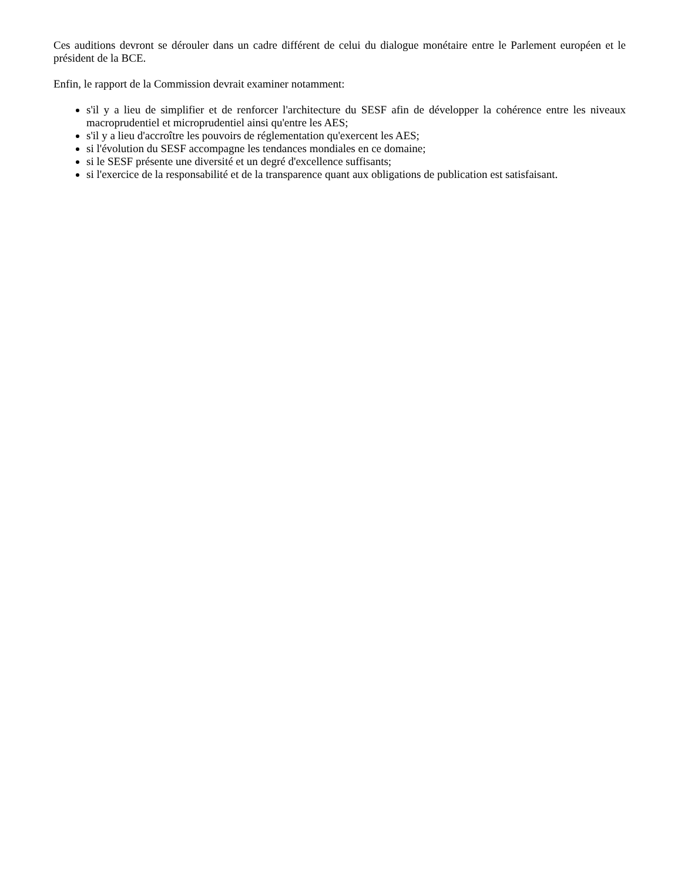Ces auditions devront se dérouler dans un cadre différent de celui du dialogue monétaire entre le Parlement européen et le président de la BCE.
Enfin, le rapport de la Commission devrait examiner notamment:
s'il y a lieu de simplifier et de renforcer l'architecture du SESF afin de développer la cohérence entre les niveaux macroprudentiel et microprudentiel ainsi qu'entre les AES;
s'il y a lieu d'accroître les pouvoirs de réglementation qu'exercent les AES;
si l'évolution du SESF accompagne les tendances mondiales en ce domaine;
si le SESF présente une diversité et un degré d'excellence suffisants;
si l'exercice de la responsabilité et de la transparence quant aux obligations de publication est satisfaisant.